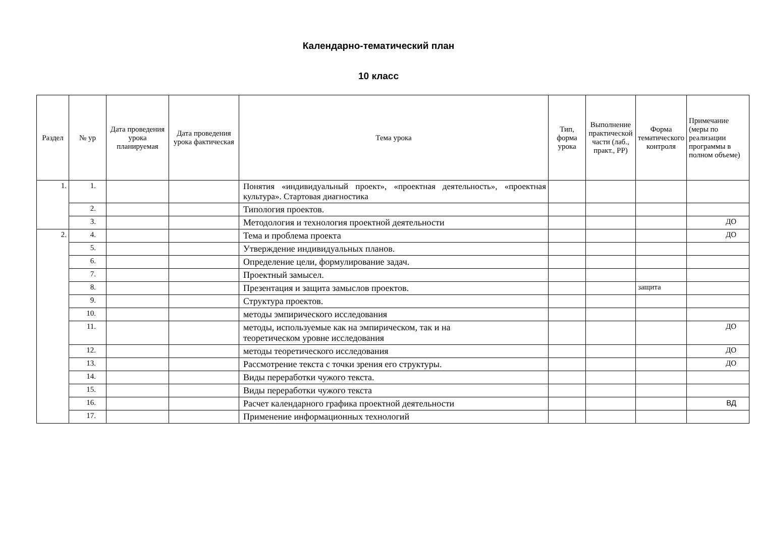Календарно-тематический план
10 класс
| Раздел | № ур | Дата проведения урока планируемая | Дата проведения урока фактическая | Тема урока | Тип, форма урока | Выполнение практической части (лаб., практ., РР) | Форма тематического контроля | Примечание (меры по реализации программы в полном объеме) |
| --- | --- | --- | --- | --- | --- | --- | --- | --- |
| 1. | 1. | | | Понятия «индивидуальный проект», «проектная деятельность», «проектная культура». Стартовая диагностика | | | | |
| | 2. | | | Типология проектов. | | | | |
| | 3. | | | Методология и технология проектной деятельности | | | | ДО |
| 2. | 4. | | | Тема и проблема проекта | | | | ДО |
| | 5. | | | Утверждение индивидуальных планов. | | | | |
| | 6. | | | Определение цели, формулирование задач. | | | | |
| | 7. | | | Проектный замысел. | | | | |
| | 8. | | | Презентация и защита замыслов проектов. | | | защита | |
| | 9. | | | Структура проектов. | | | | |
| | 10. | | | методы эмпирического исследования | | | | |
| | 11. | | | методы, используемые как на эмпирическом, так и на теоретическом уровне исследования | | | | ДО |
| | 12. | | | методы теоретического исследования | | | | ДО |
| | 13. | | | Рассмотрение текста с точки зрения его структуры. | | | | ДО |
| | 14. | | | Виды переработки чужого текста. | | | | |
| | 15. | | | Виды переработки чужого текста | | | | |
| | 16. | | | Расчет календарного графика проектной деятельности | | | | ВД |
| | 17. | | | Применение информационных технологий | | | | |